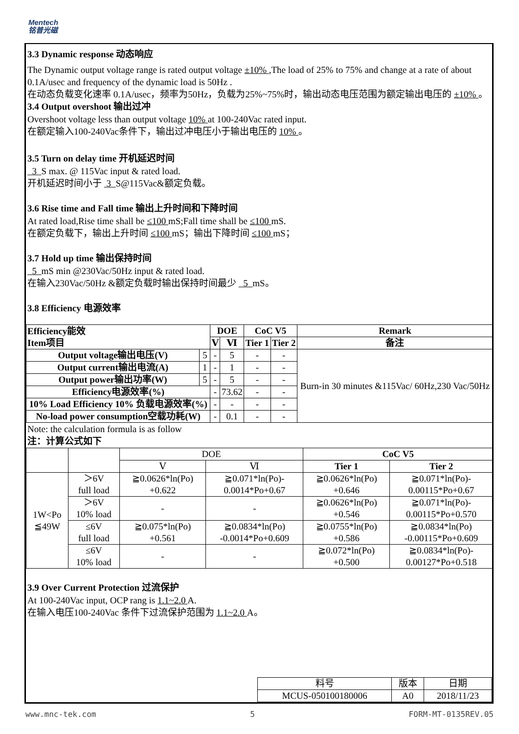Mentech
铭普光磁
3.3 Dynamic response 动态响应
The Dynamic output voltage range is rated output voltage ±10% ,The load of 25% to 75% and change at a rate of about 0.1A/usec and frequency of the dynamic load is 50Hz .
在动态负载变化速率 0.1A/usec，频率为50Hz，负载为25%~75%时，输出动态电压范围为额定输出电压的 ±10% 。
3.4 Output overshoot 输出过冲
Overshoot voltage less than output voltage 10% at 100-240Vac rated input.
在额定输入100-240Vac条件下，输出过冲电压小于输出电压的 10% 。
3.5 Turn on delay time 开机延迟时间
3 S max. @ 115Vac input & rated load.
开机延迟时间小于 3 S@115Vac&额定负载。
3.6 Rise time and Fall time 输出上升时间和下降时间
At rated load,Rise time shall be ≤100 mS;Fall time shall be ≤100 mS.
在额定负载下，输出上升时间 ≤100 mS；输出下降时间 ≤100 mS；
3.7 Hold up time 输出保持时间
5 mS min @230Vac/50Hz input & rated load.
在输入230Vac/50Hz &额定负载时输出保持时间最少 5 mS。
3.8 Efficiency 电源效率
| Efficiency能效 Item项目 | | DOE | | CoC V5 | | Remark |
| --- | --- | --- | --- | --- | --- | --- |
| | | Ⅴ | Ⅵ | Tier 1 | Tier 2 | 备注 |
| Output voltage输出电压(V) | 5 | - | 5 | - | - | Burn-in 30 minutes &115Vac/ 60Hz,230 Vac/50Hz |
| Output current输出电流(A) | 1 | - | 1 | - | - | |
| Output power输出功率(W) | 5 | - | 5 | - | - | |
| Efficiency电源效率(%) | | - | 73.62 | - | - | |
| 10% Load Efficiency 10% 负载电源效率(%) | | - | - | - | - | |
| No-load power consumption空载功耗(W) | | - | 0.1 | - | - | |
Note: the calculation formula is as follow
注：计算公式如下
| | | DOE | | CoC V5 | |
| | | Ⅴ | Ⅵ | Tier 1 | Tier 2 |
| 1W<Po ≦49W | ＞6V full load | ≧0.0626*ln(Po) +0.622 | ≧0.071*ln(Po)- 0.0014*Po+0.67 | ≧0.0626*ln(Po) +0.646 | ≧0.071*ln(Po)- 0.00115*Po+0.67 |
| | ＞6V 10% load | - | - | ≧0.0626*ln(Po) +0.546 | ≧0.071*ln(Po)- 0.00115*Po+0.570 |
| | ≤6V full load | ≧0.075*ln(Po) +0.561 | ≧0.0834*ln(Po) -0.0014*Po+0.609 | ≧0.0755*ln(Po) +0.586 | ≧0.0834*ln(Po) -0.00115*Po+0.609 |
| | ≤6V 10% load | - | - | ≧0.072*ln(Po) +0.500 | ≧0.0834*ln(Po)- 0.00127*Po+0.518 |
3.9 Over Current Protection 过流保护
At 100-240Vac input, OCP rang is 1.1~2.0 A.
在输入电压100-240Vac 条件下过流保护范围为 1.1~2.0 A。
| 料号 | 版本 | 日期 |
| MCUS-050100180006 | A0 | 2018/11/23 |
www.mnc-tek.com 5 FORM-MT-0135REV.05